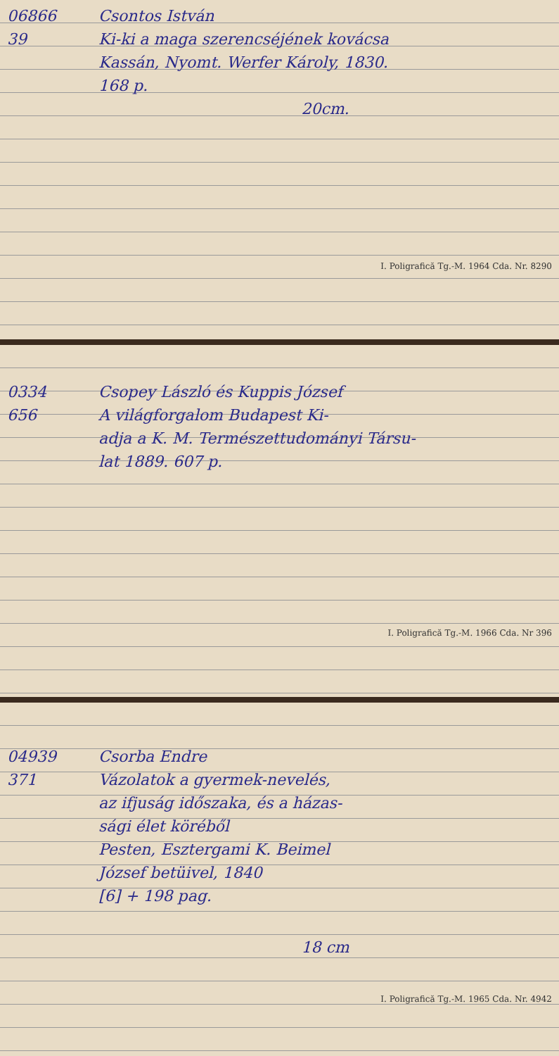06866 Csontos István
39 Ki-ki a maga szerencséjének kovácsa
Kassán, Nyomt. Werfer Károly, 1830.
168 p.
20cm.
I. Poligrafică Tg.-M. 1964 Cda. Nr. 8290
0334 Csopey László és Kuppis József
656 A világforgalom Budapest Ki-
adja a K. M. Természettudományi Társu-
lat 1889. 607 p.
I. Poligrafică Tg.-M. 1966 Cda. Nr 396
04939 Csorba Endre
371 Vázolatok a gyermek-nevelés,
az ifjuság időszaka, és a házas-
sági élet köréből
Pesten, Esztergami K. Beimel
József betüivel, 1840
[6] + 198 pag.
18 cm
I. Poligrafică Tg.-M. 1965 Cda. Nr. 4942